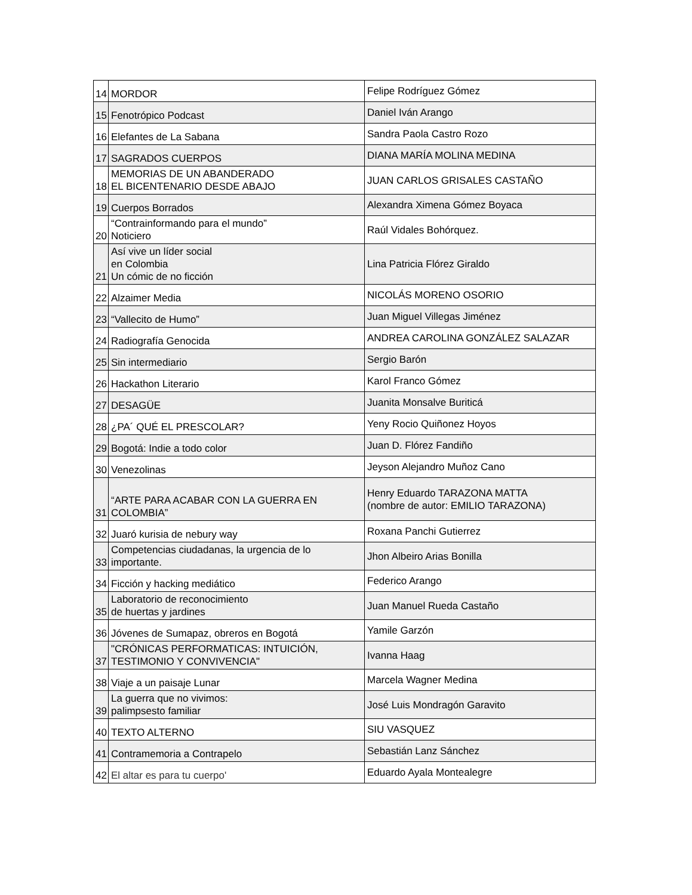| 14 | MORDOR | Felipe Rodríguez Gómez |
| 15 | Fenotrópico Podcast | Daniel Iván Arango |
| 16 | Elefantes de La Sabana | Sandra Paola Castro Rozo |
| 17 | SAGRADOS CUERPOS | DIANA MARÍA MOLINA MEDINA |
| 18 | MEMORIAS DE UN ABANDERADO EL BICENTENARIO DESDE ABAJO | JUAN CARLOS GRISALES CASTAÑO |
| 19 | Cuerpos Borrados | Alexandra Ximena Gómez Boyaca |
| 20 | “Contrainformando para el mundo” Noticiero | Raúl Vidales Bohórquez. |
| 21 | Así vive un líder social en Colombia Un cómic de no ficción | Lina Patricia Flórez Giraldo |
| 22 | Alzaimer Media | NICOLÁS MORENO OSORIO |
| 23 | “Vallecito de Humo” | Juan Miguel Villegas Jiménez |
| 24 | Radiografía Genocida | ANDREA CAROLINA GONZÁLEZ SALAZAR |
| 25 | Sin intermediario | Sergio Barón |
| 26 | Hackathon Literario | Karol Franco Gómez |
| 27 | DESAGÜE | Juanita Monsalve Buriticá |
| 28 | ¿PA´ QUÉ EL PRESCOLAR? | Yeny Rocio Quiñonez Hoyos |
| 29 | Bogotá: Indie a todo color | Juan D. Flórez Fandiño |
| 30 | Venezolinas | Jeyson Alejandro Muñoz Cano |
| 31 | “ARTE PARA ACABAR CON LA GUERRA EN COLOMBIA” | Henry Eduardo TARAZONA MATTA (nombre de autor: EMILIO TARAZONA) |
| 32 | Juaró kurisia de nebury way | Roxana Panchi Gutierrez |
| 33 | Competencias ciudadanas, la urgencia de lo importante. | Jhon Albeiro Arias Bonilla |
| 34 | Ficción y hacking mediático | Federico Arango |
| 35 | Laboratorio de reconocimiento de huertas y jardines | Juan Manuel Rueda Castaño |
| 36 | Jóvenes de Sumapaz, obreros en Bogotá | Yamile Garzón |
| 37 | "CRÓNICAS PERFORMATICAS: INTUICIÓN, TESTIMONIO Y CONVIVENCIA" | Ivanna Haag |
| 38 | Viaje a un paisaje Lunar | Marcela Wagner Medina |
| 39 | La guerra que no vivimos: palimpsesto familiar | José Luis Mondragón Garavito |
| 40 | TEXTO ALTERNO | SIU VASQUEZ |
| 41 | Contramemoria a Contrapelo | Sebastián Lanz Sánchez |
| 42 | El altar es para tu cuerpo' | Eduardo Ayala Montealegre |